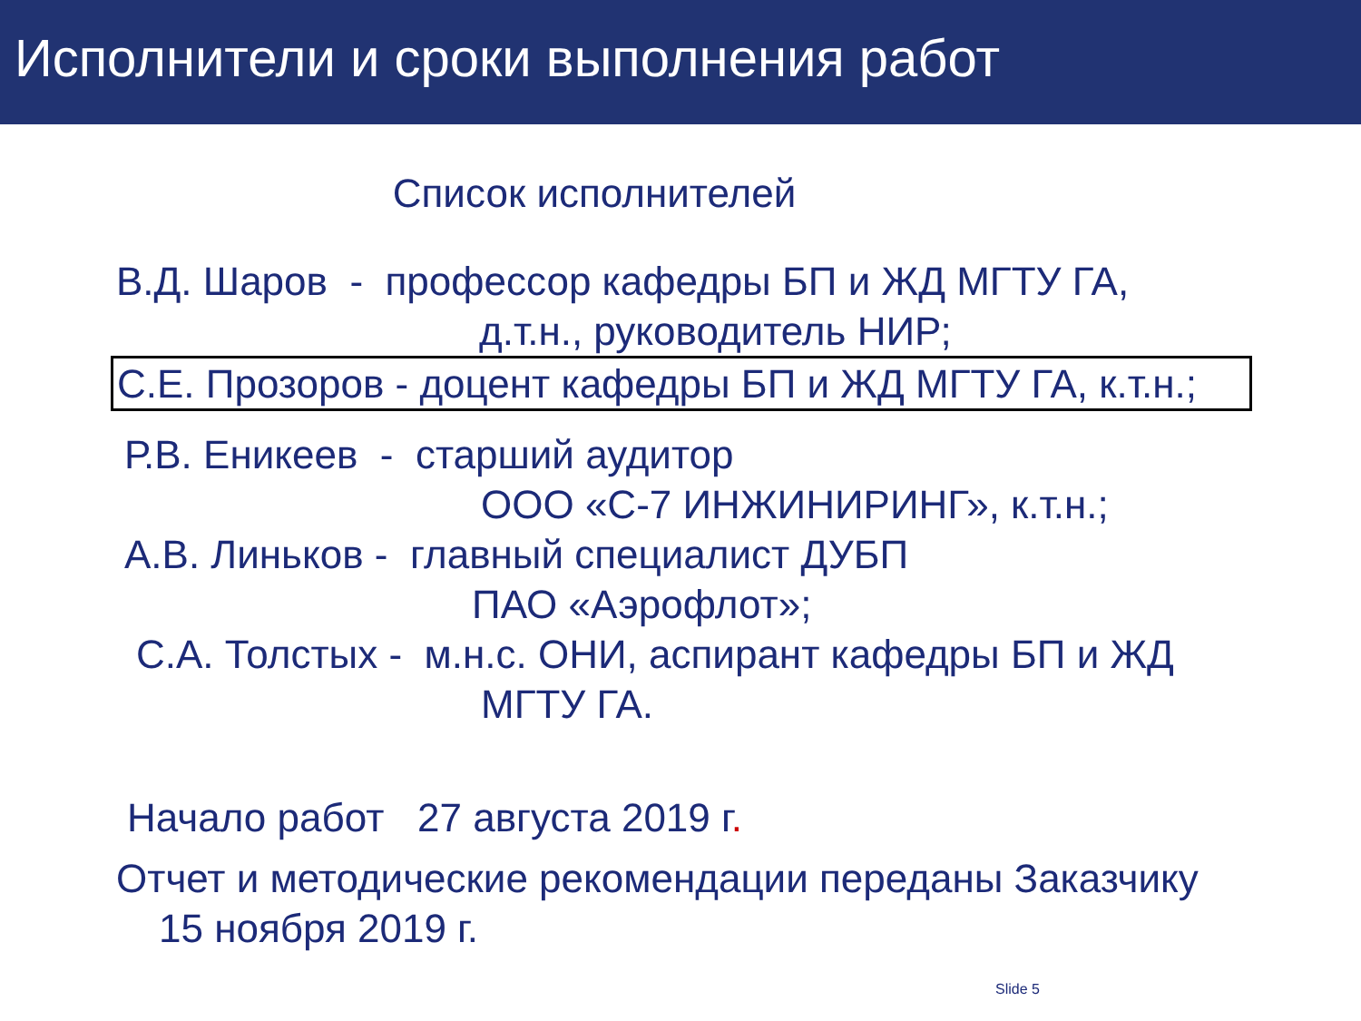Исполнители и сроки выполнения работ
Список исполнителей
В.Д. Шаров - профессор кафедры БП и ЖД МГТУ ГА,
д.т.н., руководитель НИР;
С.Е. Прозоров - доцент кафедры БП и ЖД МГТУ ГА, к.т.н.;
Р.В. Еникеев - старший аудитор
ООО «С-7 ИНЖИНИРИНГ», к.т.н.;
А.В. Линьков - главный специалист ДУБП
ПАО «Аэрофлот»;
С.А. Толстых - м.н.с. ОНИ, аспирант кафедры БП и ЖД
МГТУ ГА.
Начало работ 27 августа 2019 г.
Отчет и методические рекомендации переданы Заказчику
15 ноября 2019 г.
Slide 5